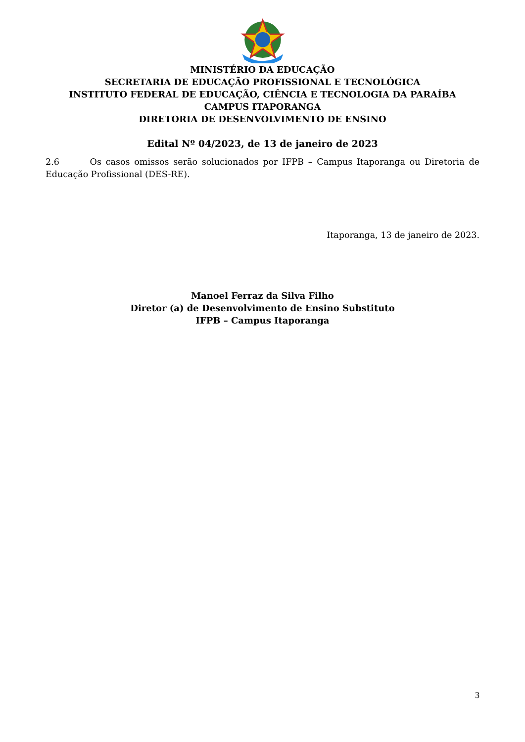MINISTÉRIO DA EDUCAÇÃO
SECRETARIA DE EDUCAÇÃO PROFISSIONAL E TECNOLÓGICA
INSTITUTO FEDERAL DE EDUCAÇÃO, CIÊNCIA E TECNOLOGIA DA PARAÍBA
CAMPUS ITAPORANGA
DIRETORIA DE DESENVOLVIMENTO DE ENSINO
Edital Nº 04/2023, de 13 de janeiro de 2023
2.6 Os casos omissos serão solucionados por IFPB – Campus Itaporanga ou Diretoria de Educação Profissional (DES-RE).
Itaporanga, 13 de janeiro de 2023.
Manoel Ferraz da Silva Filho
Diretor (a) de Desenvolvimento de Ensino Substituto
IFPB – Campus Itaporanga
3